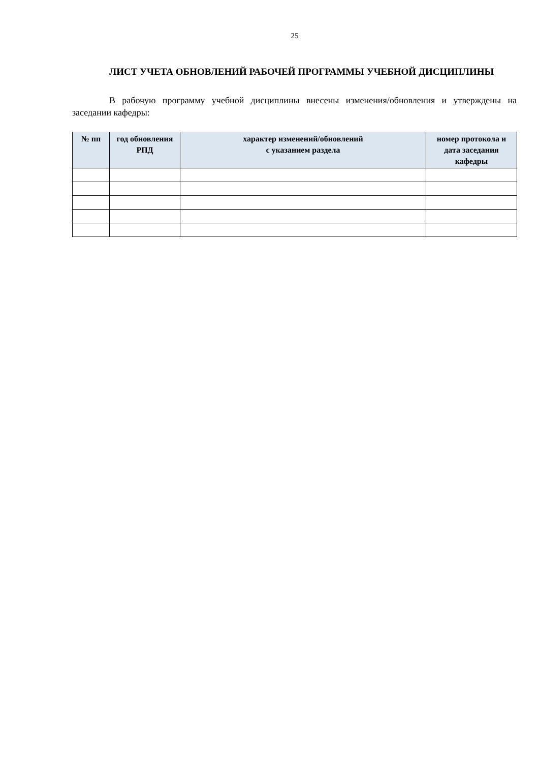25
ЛИСТ УЧЕТА ОБНОВЛЕНИЙ РАБОЧЕЙ ПРОГРАММЫ УЧЕБНОЙ ДИСЦИПЛИНЫ
В рабочую программу учебной дисциплины внесены изменения/обновления и утверждены на заседании кафедры:
| № пп | год обновления РПД | характер изменений/обновлений с указанием раздела | номер протокола и дата заседания кафедры |
| --- | --- | --- | --- |